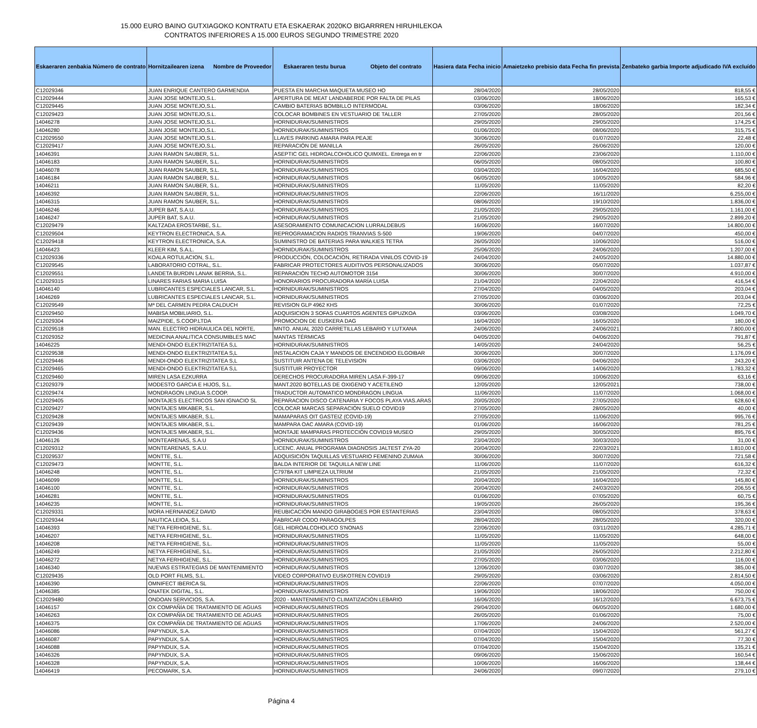15.000 EURO BAINO GUTXIAGOKO KONTRATU ETA ESKAERAK 2020KO BIGARRREN HIRUHILEKOA
CONTRATOS INFERIORES A 15.000 EUROS SEGUNDO TRIMESTRE 2020
| Eskaeraren zenbakia Número de contrato | Hornitzailearen izena Nombre de Proveedor | Eskaeraren testu burua Objeto del contrato | Hasiera data Fecha inicio | Amaietzeko prebisio data Fecha fin prevista | Zenbateko garbia Importe adjudicado IVA excluído |
| --- | --- | --- | --- | --- | --- |
| C12029346 | JUAN ENRIQUE CANTERO GARMENDIA | PUESTA EN MARCHA MAQUETA MUSEO HO | 28/04/2020 | 28/05/2020 | 818,55 € |
| C12029444 | JUAN JOSE MONTEJO,S.L. | APERTURA DE MEAT LANDABERDE POR FALTA DE PILAS | 03/06/2020 | 18/06/2020 | 165,53 € |
| C12029445 | JUAN JOSE MONTEJO,S.L. | CAMBIO BATERIAS BOMBILLO INTERMODAL | 03/06/2020 | 18/06/2020 | 182,34 € |
| C12029423 | JUAN JOSE MONTEJO,S.L. | COLOCAR BOMBINES EN VESTUARIO DE TALLER | 27/05/2020 | 28/05/2020 | 201,56 € |
| 14046278 | JUAN JOSE MONTEJO,S.L. | HORNIDURAK/SUMINISTROS | 29/05/2020 | 29/05/2020 | 174,25 € |
| 14046280 | JUAN JOSE MONTEJO,S.L. | HORNIDURAK/SUMINISTROS | 01/06/2020 | 08/06/2020 | 315,75 € |
| C12029550 | JUAN JOSE MONTEJO,S.L. | LLAVES PARKING AMARA PARA PEAJE | 30/06/2020 | 01/07/2020 | 22,48 € |
| C12029417 | JUAN JOSE MONTEJO,S.L. | REPARACIÓN DE MANILLA | 26/05/2020 | 26/06/2020 | 120,00 € |
| 14046391 | JUAN RAMON SAUBER, S.L. | ASEPTIC GEL HIDROALCOHOLICO QUIMXEL. Entrega en tr | 22/06/2020 | 23/06/2020 | 1.110,00 € |
| 14046183 | JUAN RAMON SAUBER, S.L. | HORNIDURAK/SUMINISTROS | 06/05/2020 | 08/05/2020 | 100,80 € |
| 14046078 | JUAN RAMON SAUBER, S.L. | HORNIDURAK/SUMINISTROS | 03/04/2020 | 16/04/2020 | 685,50 € |
| 14046184 | JUAN RAMON SAUBER, S.L. | HORNIDURAK/SUMINISTROS | 06/05/2020 | 10/05/2020 | 584,96 € |
| 14046211 | JUAN RAMON SAUBER, S.L. | HORNIDURAK/SUMINISTROS | 11/05/2020 | 11/05/2020 | 82,20 € |
| 14046392 | JUAN RAMON SAUBER, S.L. | HORNIDURAK/SUMINISTROS | 22/06/2020 | 16/11/2020 | 6.255,00 € |
| 14046315 | JUAN RAMON SAUBER, S.L. | HORNIDURAK/SUMINISTROS | 08/06/2020 | 19/10/2020 | 1.836,00 € |
| 14046246 | JUPER BAT, S.A.U. | HORNIDURAK/SUMINISTROS | 21/05/2020 | 29/05/2020 | 1.161,00 € |
| 14046247 | JUPER BAT, S.A.U. | HORNIDURAK/SUMINISTROS | 21/05/2020 | 29/05/2020 | 2.899,20 € |
| C12029479 | KALTZADA EROSTARBE, S.L. | ASESORAMIENTO COMUNICACION LURRALDEBUS | 16/06/2020 | 16/07/2020 | 14.800,00 € |
| C12029504 | KEYTRON ELECTRONICA, S.A. | REPROGRAMACION RADIOS TRANVIAS S-500 | 19/06/2020 | 04/07/2020 | 450,00 € |
| C12029418 | KEYTRON ELECTRONICA, S.A. | SUMINISTRO DE BATERIAS PARA WALKIES TETRA | 26/05/2020 | 10/06/2020 | 516,00 € |
| 14046423 | KLEER KIM, S.A.L. | HORNIDURAK/SUMINISTROS | 25/06/2020 | 24/06/2020 | 1.207,00 € |
| C12029336 | KOALA ROTULACION, S.L. | PRODUCCIÓN, COLOCACIÓN, RETIRADA VINILOS COVID-19 | 24/04/2020 | 24/05/2020 | 14.880,00 € |
| C12029545 | LABORATORIO COTRAL, S.L. | FABRICAR PROTECTORES AUDITIVOS PERSONALIZADOS | 30/06/2020 | 05/07/2020 | 1.037,87 € |
| C12029551 | LANDETA BURDIN LANAK BERRIA, S.L. | REPARACIÓN TECHO AUTOMOTOR 3154 | 30/06/2020 | 30/07/2020 | 4.910,00 € |
| C12029315 | LINARES FARIAS MARIA LUISA | HONORARIOS PROCURADORA MARÍA LUISA | 21/04/2020 | 22/04/2020 | 416,54 € |
| 14046140 | LUBRICANTES ESPECIALES LANCAR, S.L. | HORNIDURAK/SUMINISTROS | 27/04/2020 | 04/05/2020 | 203,04 € |
| 14046269 | LUBRICANTES ESPECIALES LANCAR, S.L. | HORNIDURAK/SUMINISTROS | 27/05/2020 | 03/06/2020 | 203,04 € |
| C12029549 | Mª DEL CARMEN PEDRA CALDUCH | REVISION GLP 4962 KHS | 30/06/2020 | 01/07/2020 | 72,25 € |
| C12029450 | MABISA MOBILIARIO, S.L. | ADQUISICION 3 SOFAS CUARTOS AGENTES GIPUZKOA | 03/06/2020 | 03/08/2020 | 1.049,70 € |
| C12029304 | MAIZPIDE, S.COOP.LTDA | PROMOCION DE EUSKERA DAG | 16/04/2020 | 16/05/2020 | 180,00 € |
| C12029518 | MAN. ELECTRO HIDRAULICA DEL NORTE, | MNTO. ANUAL 2020 CARRETILLAS LEBARIO Y LUTXANA | 24/06/2020 | 24/06/2021 | 7.800,00 € |
| C12029352 | MEDICINA ANALITICA CONSUMIBLES MAC | MANTAS TÉRMICAS | 04/05/2020 | 04/06/2020 | 791,87 € |
| 14046225 | MENDI-ONDO ELEKTRIZITATEA S,L | HORNIDURAK/SUMINISTROS | 14/05/2020 | 24/04/2020 | 56,25 € |
| C12029538 | MENDI-ONDO ELEKTRIZITATEA S,L | INSTALACION CAJA Y MANDOS DE ENCENDIDO ELGOIBAR | 30/06/2020 | 30/07/2020 | 1.176,09 € |
| C12029446 | MENDI-ONDO ELEKTRIZITATEA S,L | SUSTITUIR ANTENA DE TELEVISION | 03/06/2020 | 04/06/2020 | 243,20 € |
| C12029465 | MENDI-ONDO ELEKTRIZITATEA S,L | SUSTITUIR PROYECTOR | 09/06/2020 | 14/06/2020 | 1.783,32 € |
| C12029460 | MIREN LASA EZKURRA | DERECHOS PROCURADORA MIREN LASA F-399-17 | 09/06/2020 | 10/06/2020 | 63,16 € |
| C12029379 | MODESTO GARCIA E HIJOS, S.L. | MANT.2020 BOTELLAS DE OXIGENO Y ACETILENO | 12/05/2020 | 12/05/2021 | 738,00 € |
| C12029474 | MONDRAGON LINGUA S.COOP. | TRADUCTOR AUTOMATICO MONDRAGON LINGUA | 11/06/2020 | 11/07/2020 | 1.068,00 € |
| C12029405 | MONTAJES ELECTRICOS SAN IGNACIO SL | REPARACION DISCO CATENARIA Y FOCOS PLAYA VIAS.ARAS | 20/05/2020 | 27/05/2020 | 628,60 € |
| C12029427 | MONTAJES MIKABER, S.L. | COLOCAR MARCAS SEPARACIÓN SUELO COVID19 | 27/05/2020 | 28/05/2020 | 40,00 € |
| C12029428 | MONTAJES MIKABER, S.L. | MAMAPARAS OIT GASTEIZ (COVID-19) | 27/05/2020 | 11/06/2020 | 995,76 € |
| C12029439 | MONTAJES MIKABER, S.L. | MAMPARA OAC AMARA (COVID-19) | 01/06/2020 | 16/06/2020 | 781,25 € |
| C12029436 | MONTAJES MIKABER, S.L. | MONTAJE MAMPARAS PROTECCIÓN COVID19 MUSEO | 29/05/2020 | 30/05/2020 | 895,76 € |
| 14046126 | MONTEARENAS, S.A.U | HORNIDURAK/SUMINISTROS | 23/04/2020 | 30/03/2020 | 31,00 € |
| C12029312 | MONTEARENAS, S.A.U. | LICENC. ANUAL PROGRAMA DIAGNOSIS JALTEST ZYA-20 | 20/04/2020 | 22/03/2021 | 1.810,00 € |
| C12029537 | MONTTE, S.L. | ADQUISICIÓN TAQUILLAS VESTUARIO FEMENINO ZUMAIA | 30/06/2020 | 30/07/2020 | 721,58 € |
| C12029473 | MONTTE, S.L. | BALDA INTERIOR DE TAQUILLA NEW LINE | 11/06/2020 | 11/07/2020 | 616,32 € |
| 14046248 | MONTTE, S.L. | C7978A KIT LIMPIEZA ULTRIUM | 21/05/2020 | 21/05/2020 | 72,32 € |
| 14046099 | MONTTE, S.L. | HORNIDURAK/SUMINISTROS | 20/04/2020 | 16/04/2020 | 145,80 € |
| 14046100 | MONTTE, S.L. | HORNIDURAK/SUMINISTROS | 20/04/2020 | 24/03/2020 | 206,55 € |
| 14046281 | MONTTE, S.L. | HORNIDURAK/SUMINISTROS | 01/06/2020 | 07/05/2020 | 60,75 € |
| 14046235 | MONTTE, S.L. | HORNIDURAK/SUMINISTROS | 19/05/2020 | 26/05/2020 | 195,36 € |
| C12029331 | MORA HERNANDEZ DAVID | REUBICACIÓN MANDO GIRABOGIES POR ESTANTERIAS | 23/04/2020 | 08/05/2020 | 378,63 € |
| C12029344 | NAUTICA LEIOA, S.L. | FABRICAR CODO PARAGOLPES | 28/04/2020 | 28/05/2020 | 320,00 € |
| 14046393 | NETYA FERHIGIENE, S.L. | GEL HIDROALCOHOLICO S'NONAS | 22/06/2020 | 03/11/2020 | 4.285,71 € |
| 14046207 | NETYA FERHIGIENE, S.L. | HORNIDURAK/SUMINISTROS | 11/05/2020 | 11/05/2020 | 648,00 € |
| 14046208 | NETYA FERHIGIENE, S.L. | HORNIDURAK/SUMINISTROS | 11/05/2020 | 11/05/2020 | 55,00 € |
| 14046249 | NETYA FERHIGIENE, S.L. | HORNIDURAK/SUMINISTROS | 21/05/2020 | 26/05/2020 | 2.212,80 € |
| 14046272 | NETYA FERHIGIENE, S.L. | HORNIDURAK/SUMINISTROS | 27/05/2020 | 03/06/2020 | 116,00 € |
| 14046340 | NUEVAS ESTRATEGIAS DE MANTENIMIENTO | HORNIDURAK/SUMINISTROS | 12/06/2020 | 03/07/2020 | 385,00 € |
| C12029435 | OLD PORT FILMS, S.L. | VIDEO CORPORATIVO EUSKOTREN COVID19 | 29/05/2020 | 03/06/2020 | 2.814,50 € |
| 14046390 | OMNIFECT IBERICA SL | HORNIDURAK/SUMINISTROS | 22/06/2020 | 07/07/2020 | 4.050,00 € |
| 14046385 | ONATEK DIGITAL, S.L. | HORNIDURAK/SUMINISTROS | 19/06/2020 | 18/06/2020 | 750,00 € |
| C12029480 | ONDOAN SERVICIOS, S.A. | 2020 - MANTENIMIENTO CLIMATIZACIÓN LEBARIO | 16/06/2020 | 16/12/2020 | 6.673,75 € |
| 14046157 | OX COMPAÑÍA DE TRATAMIENTO DE AGUAS | HORNIDURAK/SUMINISTROS | 29/04/2020 | 06/05/2020 | 1.680,00 € |
| 14046263 | OX COMPAÑÍA DE TRATAMIENTO DE AGUAS | HORNIDURAK/SUMINISTROS | 26/05/2020 | 01/06/2020 | 75,00 € |
| 14046375 | OX COMPAÑÍA DE TRATAMIENTO DE AGUAS | HORNIDURAK/SUMINISTROS | 17/06/2020 | 24/06/2020 | 2.520,00 € |
| 14046086 | PAPYNDUX, S.A. | HORNIDURAK/SUMINISTROS | 07/04/2020 | 15/04/2020 | 561,27 € |
| 14046087 | PAPYNDUX, S.A. | HORNIDURAK/SUMINISTROS | 07/04/2020 | 15/04/2020 | 77,30 € |
| 14046088 | PAPYNDUX, S.A. | HORNIDURAK/SUMINISTROS | 07/04/2020 | 15/04/2020 | 135,21 € |
| 14046326 | PAPYNDUX, S.A. | HORNIDURAK/SUMINISTROS | 09/06/2020 | 15/06/2020 | 160,54 € |
| 14046328 | PAPYNDUX, S.A. | HORNIDURAK/SUMINISTROS | 10/06/2020 | 16/06/2020 | 138,44 € |
| 14046419 | PECOMARK, S.A. | HORNIDURAK/SUMINISTROS | 24/06/2020 | 09/07/2020 | 279,10 € |
Página 4